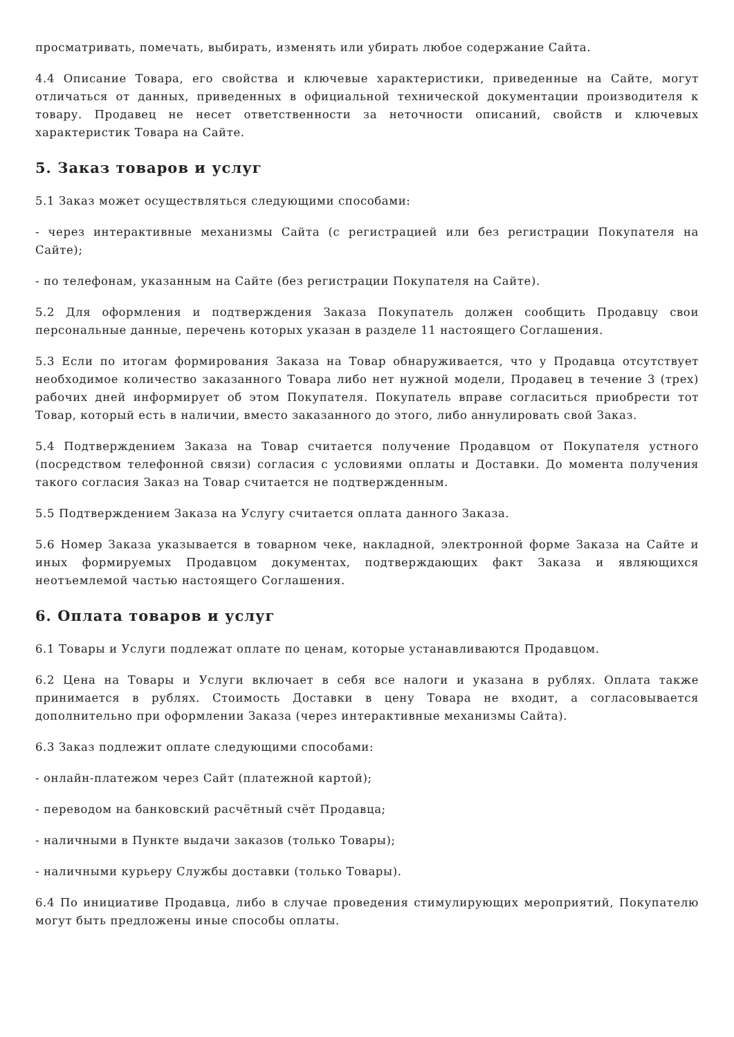просматривать, помечать, выбирать, изменять или убирать любое содержание Сайта.
4.4 Описание Товара, его свойства и ключевые характеристики, приведенные на Сайте, могут отличаться от данных, приведенных в официальной технической документации производителя к товару. Продавец не несет ответственности за неточности описаний, свойств и ключевых характеристик Товара на Сайте.
5. Заказ товаров и услуг
5.1 Заказ может осуществляться следующими способами:
- через интерактивные механизмы Сайта (с регистрацией или без регистрации Покупателя на Сайте);
- по телефонам, указанным на Сайте (без регистрации Покупателя на Сайте).
5.2 Для оформления и подтверждения Заказа Покупатель должен сообщить Продавцу свои персональные данные, перечень которых указан в разделе 11 настоящего Соглашения.
5.3 Если по итогам формирования Заказа на Товар обнаруживается, что у Продавца отсутствует необходимое количество заказанного Товара либо нет нужной модели, Продавец в течение 3 (трех) рабочих дней информирует об этом Покупателя. Покупатель вправе согласиться приобрести тот Товар, который есть в наличии, вместо заказанного до этого, либо аннулировать свой Заказ.
5.4 Подтверждением Заказа на Товар считается получение Продавцом от Покупателя устного (посредством телефонной связи) согласия с условиями оплаты и Доставки. До момента получения такого согласия Заказ на Товар считается не подтвержденным.
5.5 Подтверждением Заказа на Услугу считается оплата данного Заказа.
5.6 Номер Заказа указывается в товарном чеке, накладной, электронной форме Заказа на Сайте и иных формируемых Продавцом документах, подтверждающих факт Заказа и являющихся неотъемлемой частью настоящего Соглашения.
6. Оплата товаров и услуг
6.1 Товары и Услуги подлежат оплате по ценам, которые устанавливаются Продавцом.
6.2 Цена на Товары и Услуги включает в себя все налоги и указана в рублях. Оплата также принимается в рублях. Стоимость Доставки в цену Товара не входит, а согласовывается дополнительно при оформлении Заказа (через интерактивные механизмы Сайта).
6.3 Заказ подлежит оплате следующими способами:
- онлайн-платежом через Сайт (платежной картой);
- переводом на банковский расчётный счёт Продавца;
- наличными в Пункте выдачи заказов (только Товары);
- наличными курьеру Службы доставки (только Товары).
6.4 По инициативе Продавца, либо в случае проведения стимулирующих мероприятий, Покупателю могут быть предложены иные способы оплаты.